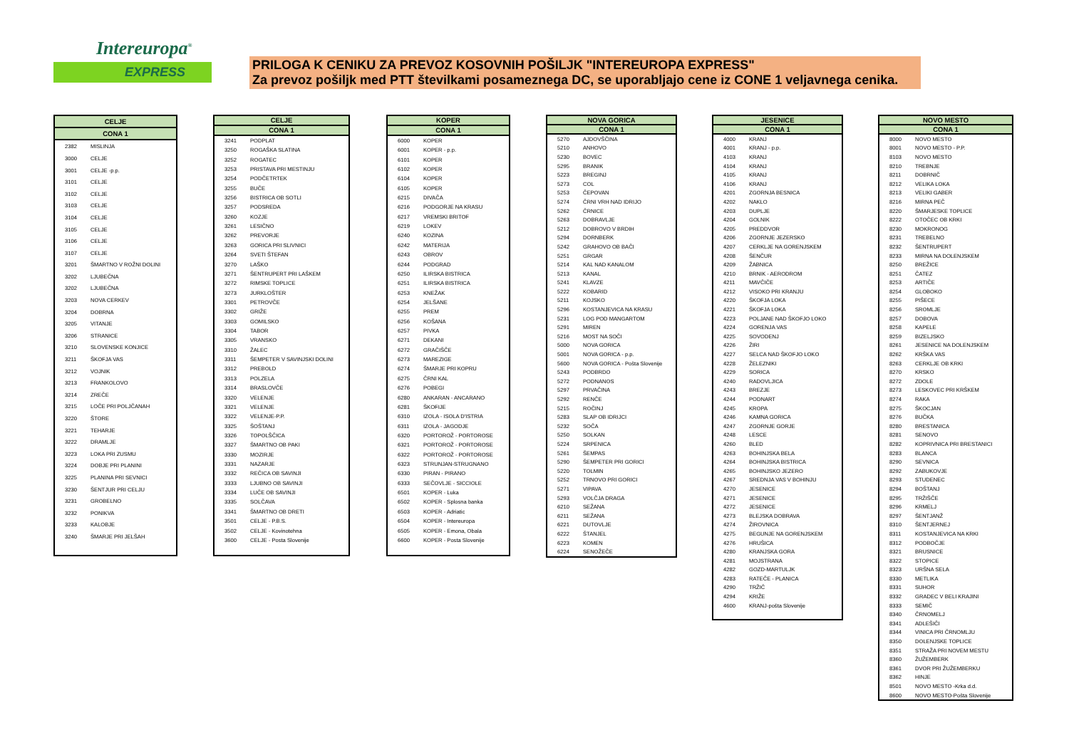Intereuropa<sup>®</sup>
EXPRESS
PRILOGA K CENIKU ZA PREVOZ KOSOVNIH POŠILJK "INTEREUROPA EXPRESS"
Za prevoz pošiljk med PTT številkami posameznega DC, se uporabljajo cene iz CONE 1 veljavnega cenika.
| CELJE | |
| --- | --- |
| CONA 1 | |
| 2382 | MISLINJA |
| 3000 | CELJE |
| 3001 | CELJE -p.p. |
| 3101 | CELJE |
| 3102 | CELJE |
| 3103 | CELJE |
| 3104 | CELJE |
| 3105 | CELJE |
| 3106 | CELJE |
| 3107 | CELJE |
| 3201 | ŠMARTNO V ROŽNI DOLINI |
| 3202 | LJUBEČNA |
| 3202 | LJUBEČNA |
| 3203 | NOVA CERKEV |
| 3204 | DOBRNA |
| 3205 | VITANJE |
| 3206 | STRANICE |
| 3210 | SLOVENSKE KONJICE |
| 3211 | ŠKOFJA VAS |
| 3212 | VOJNIK |
| 3213 | FRANKOLOVO |
| 3214 | ZREČE |
| 3215 | LOČE PRI POLJČANAH |
| 3220 | ŠTORE |
| 3221 | TEHARJE |
| 3222 | DRAMLJE |
| 3223 | LOKA PRI ZUSMU |
| 3224 | DOBJE PRI PLANINI |
| 3225 | PLANINA PRI SEVNICI |
| 3230 | ŠENTJUR PRI CELJU |
| 3231 | GROBELNO |
| 3232 | PONIKVA |
| 3233 | KALOBJE |
| 3240 | ŠMARJE PRI JELŠAH |
| CELJE | |
| --- | --- |
| CONA 1 | |
| 3241 | PODPLAT |
| 3250 | ROGAŠKA SLATINA |
| 3252 | ROGATEC |
| 3253 | PRISTAVA PRI MESTINJU |
| 3254 | PODČETRTEK |
| 3255 | BUČE |
| 3256 | BISTRICA OB SOTLI |
| 3257 | PODSREDA |
| 3260 | KOZJE |
| 3261 | LESIČNO |
| 3262 | PREVORJE |
| 3263 | GORICA PRI SLIVNICI |
| 3264 | SVETI ŠTEFAN |
| 3270 | LAŠKO |
| 3271 | ŠENTRUPERT PRI LAŠKEM |
| 3272 | RIMSKE TOPLICE |
| 3273 | JURKLOŠTER |
| 3301 | PETROVČE |
| 3302 | GRIŽE |
| 3303 | GOMILSKO |
| 3304 | TABOR |
| 3305 | VRANSKO |
| 3310 | ŽALEC |
| 3311 | ŠEMPETER V SAVINJSKI DOLINI |
| 3312 | PREBOLD |
| 3313 | POLZELA |
| 3314 | BRASLOVČE |
| 3320 | VELENJE |
| 3321 | VELENJE |
| 3322 | VELENJE-P.P. |
| 3325 | ŠOŠTANJ |
| 3326 | TOPOLŠČICA |
| 3327 | ŠMARTNO OB PAKI |
| 3330 | MOZIRJE |
| 3331 | NAZARJE |
| 3332 | REČICA OB SAVINJI |
| 3333 | LJUBNO OB SAVINJI |
| 3334 | LUČE OB SAVINJI |
| 3335 | SOLČAVA |
| 3341 | ŠMARTNO OB DRETI |
| 3501 | CELJE - P.B.S. |
| 3502 | CELJE - Kovinotehna |
| 3600 | CELJE - Posta Slovenije |
| KOPER | |
| --- | --- |
| CONA 1 | |
| 6000 | KOPER |
| 6001 | KOPER - p.p. |
| 6101 | KOPER |
| 6102 | KOPER |
| 6104 | KOPER |
| 6105 | KOPER |
| 6215 | DIVAČA |
| 6216 | PODGORJE NA KRASU |
| 6217 | VREMSKI BRITOF |
| 6219 | LOKEV |
| 6240 | KOZINA |
| 6242 | MATERIJA |
| 6243 | OBROV |
| 6244 | PODGRAD |
| 6250 | ILIRSKA BISTRICA |
| 6251 | ILIRSKA BISTRICA |
| 6253 | KNEŽAK |
| 6254 | JELŠANE |
| 6255 | PREM |
| 6256 | KOŠANA |
| 6257 | PIVKA |
| 6271 | DEKANI |
| 6272 | GRAČIŠČE |
| 6273 | MAREZIGE |
| 6274 | ŠMARJE PRI KOPRU |
| 6275 | ČRNI KAL |
| 6276 | POBEGI |
| 6280 | ANKARAN - ANCARANO |
| 6281 | ŠKOFIJE |
| 6310 | IZOLA - ISOLA D'ISTRIA |
| 6311 | IZOLA - JAGODJE |
| 6320 | PORTOROŽ - PORTOROSE |
| 6321 | PORTOROŽ - PORTOROSE |
| 6322 | PORTOROŽ - PORTOROSE |
| 6323 | STRUNJAN-STRUGNANO |
| 6330 | PIRAN - PIRANO |
| 6333 | SEČOVLJE - SICCIOLE |
| 6501 | KOPER - Luka |
| 6502 | KOPER - Splosna banka |
| 6503 | KOPER - Adriatic |
| 6504 | KOPER - Intereuropa |
| 6505 | KOPER - Emona, Obala |
| 6600 | KOPER - Posta Slovenije |
| NOVA GORICA | |
| --- | --- |
| CONA 1 | |
| 5270 | AJDOVŠČINA |
| 5210 | ANHOVO |
| 5230 | BOVEC |
| 5295 | BRANIK |
| 5223 | BREGINJ |
| 5273 | COL |
| 5253 | ČEPOVAN |
| 5274 | ČRNI VRH NAD IDRIJO |
| 5262 | ČRNICE |
| 5263 | DOBRAVLJE |
| 5212 | DOBROVO V BRDIH |
| 5294 | DORNBERK |
| 5242 | GRAHOVO OB BAČI |
| 5251 | GRGAR |
| 5214 | KAL NAD KANALOM |
| 5213 | KANAL |
| 5241 | KLAVZE |
| 5222 | KOBARID |
| 5211 | KOJSKO |
| 5296 | KOSTANJEVICA NA KRASU |
| 5231 | LOG POD MANGARTOM |
| 5291 | MIREN |
| 5216 | MOST NA SOČI |
| 5000 | NOVA GORICA |
| 5001 | NOVA GORICA - p.p. |
| 5600 | NOVA GORICA - Pošta Slovenije |
| 5243 | PODBRDO |
| 5272 | PODNANOS |
| 5297 | PRVAČINA |
| 5292 | RENČE |
| 5215 | ROČINJ |
| 5283 | SLAP OB IDRIJCI |
| 5232 | SOČA |
| 5250 | SOLKAN |
| 5224 | SRPENICA |
| 5261 | ŠEMPAS |
| 5290 | ŠEMPETER PRI GORICI |
| 5220 | TOLMIN |
| 5252 | TRNOVO PRI GORICI |
| 5271 | VIPAVA |
| 5293 | VOLČJA DRAGA |
| 6210 | SEŽANA |
| 6211 | SEŽANA |
| 6221 | DUTOVLJE |
| 6222 | ŠTANJEL |
| 6223 | KOMEN |
| 6224 | SENOŽEČE |
| JESENICE | |
| --- | --- |
| CONA 1 | |
| 4000 | KRANJ |
| 4001 | KRANJ - p.p. |
| 4103 | KRANJ |
| 4104 | KRANJ |
| 4105 | KRANJ |
| 4106 | KRANJ |
| 4201 | ZGORNJA BESNICA |
| 4202 | NAKLO |
| 4203 | DUPLJE |
| 4204 | GOLNIK |
| 4205 | PREDDVOR |
| 4206 | ZGORNJE JEZERSKO |
| 4207 | CERKLJE NA GORENJSKEM |
| 4208 | ŠENČUR |
| 4209 | ŽABNICA |
| 4210 | BRNIK - AERODROM |
| 4211 | MAVČIČE |
| 4212 | VISOKO PRI KRANJU |
| 4220 | ŠKOFJA LOKA |
| 4221 | ŠKOFJA LOKA |
| 4223 | POLJANE NAD ŠKOFJO LOKO |
| 4224 | GORENJA VAS |
| 4225 | SOVODENJ |
| 4226 | ŽIRI |
| 4227 | SELCA NAD ŠKOFJO LOKO |
| 4228 | ŽELEZNIKI |
| 4229 | SORICA |
| 4240 | RADOVLJICA |
| 4243 | BREZJE |
| 4244 | PODNART |
| 4245 | KROPA |
| 4246 | KAMNA GORICA |
| 4247 | ZGORNJE GORJE |
| 4248 | LESCE |
| 4260 | BLED |
| 4263 | BOHINJSKA BELA |
| 4264 | BOHINJSKA BISTRICA |
| 4265 | BOHINJSKO JEZERO |
| 4267 | SREDNJA VAS V BOHINJU |
| 4270 | JESENICE |
| 4271 | JESENICE |
| 4272 | JESENICE |
| 4273 | BLEJSKA DOBRAVA |
| 4274 | ŽIROVNICA |
| 4275 | BEGUNJE NA GORENJSKEM |
| 4276 | HRUŠICA |
| 4280 | KRANJSKA GORA |
| 4281 | MOJSTRANA |
| 4282 | GOZD-MARTULJK |
| 4283 | RATEČE - PLANICA |
| 4290 | TRŽIČ |
| 4294 | KRIŽE |
| 4600 | KRANJ-pošta Slovenije |
| NOVO MESTO | |
| --- | --- |
| CONA 1 | |
| 8000 | NOVO MESTO |
| 8001 | NOVO MESTO - P.P. |
| 8103 | NOVO MESTO |
| 8210 | TREBNJE |
| 8211 | DOBRNIČ |
| 8212 | VELIKA LOKA |
| 8213 | VELIKI GABER |
| 8216 | MIRNA PEČ |
| 8220 | ŠMARJESKE TOPLICE |
| 8222 | OTOČEC OB KRKI |
| 8230 | MOKRONOG |
| 8231 | TREBELNO |
| 8232 | ŠENTRUPERT |
| 8233 | MIRNA NA DOLENJSKEM |
| 8250 | BREŽICE |
| 8251 | ČATEZ |
| 8253 | ARTIČE |
| 8254 | GLOBOKO |
| 8255 | PIŠECE |
| 8256 | SROMLJE |
| 8257 | DOBOVA |
| 8258 | KAPELE |
| 8259 | BIZELJSKO |
| 8261 | JESENICE NA DOLENJSKEM |
| 8262 | KRŠKA VAS |
| 8263 | CERKLJE OB KRKI |
| 8270 | KRSKO |
| 8272 | ZDOLE |
| 8273 | LESKOVEC PRI KRŠKEM |
| 8274 | RAKA |
| 8275 | ŠKOCJAN |
| 8276 | BUČKA |
| 8280 | BRESTANICA |
| 8281 | SENOVO |
| 8282 | KOPRIVNICA PRI BRESTANICI |
| 8283 | BLANCA |
| 8290 | SEVNICA |
| 8292 | ZABUKOVJE |
| 8293 | STUDENEC |
| 8294 | BOŠTANJ |
| 8295 | TRŽIŠČE |
| 8296 | KRMELJ |
| 8297 | ŠENTJANŽ |
| 8310 | ŠENTJERNEJ |
| 8311 | KOSTANJEVICA NA KRKI |
| 8312 | PODBOČJE |
| 8321 | BRUSNICE |
| 8322 | STOPICE |
| 8323 | URŠNA SELA |
| 8330 | METLIKA |
| 8331 | SUHOR |
| 8332 | GRADEC V BELI KRAJINI |
| 8333 | SEMIČ |
| 8340 | ČRNOMELJ |
| 8341 | ADLEŠIČI |
| 8344 | VINICA PRI ČRNOMLJU |
| 8350 | DOLENJSKE TOPLICE |
| 8351 | STRAŽA PRI NOVEM MESTU |
| 8360 | ŽUŽEMBERK |
| 8361 | DVOR PRI ŽUŽEMBERKU |
| 8362 | HINJE |
| 8501 | NOVO MESTO -Krka d.d. |
| 8600 | NOVO MESTO-Pošta Slovenije |